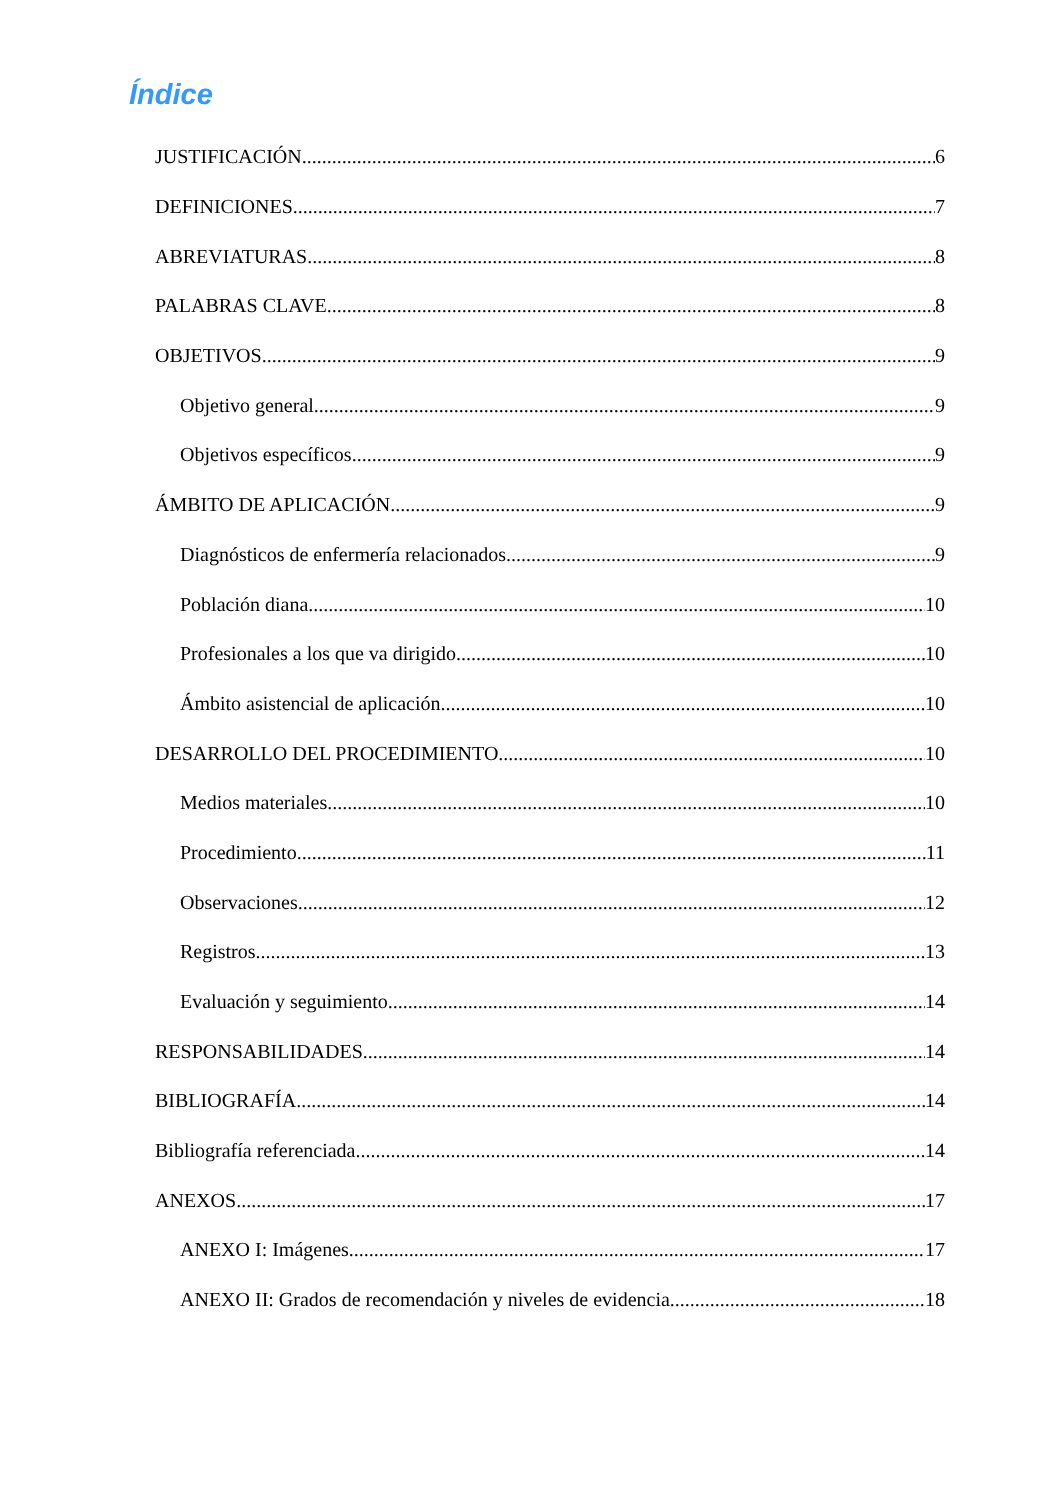Índice
JUSTIFICACIÓN 6
DEFINICIONES 7
ABREVIATURAS 8
PALABRAS CLAVE 8
OBJETIVOS 9
Objetivo general 9
Objetivos específicos 9
ÁMBITO DE APLICACIÓN 9
Diagnósticos de enfermería relacionados 9
Población diana 10
Profesionales a los que va dirigido 10
Ámbito asistencial de aplicación 10
DESARROLLO DEL PROCEDIMIENTO 10
Medios materiales 10
Procedimiento 11
Observaciones 12
Registros 13
Evaluación y seguimiento 14
RESPONSABILIDADES 14
BIBLIOGRAFÍA 14
Bibliografía referenciada 14
ANEXOS 17
ANEXO I: Imágenes 17
ANEXO II: Grados de recomendación y niveles de evidencia 18